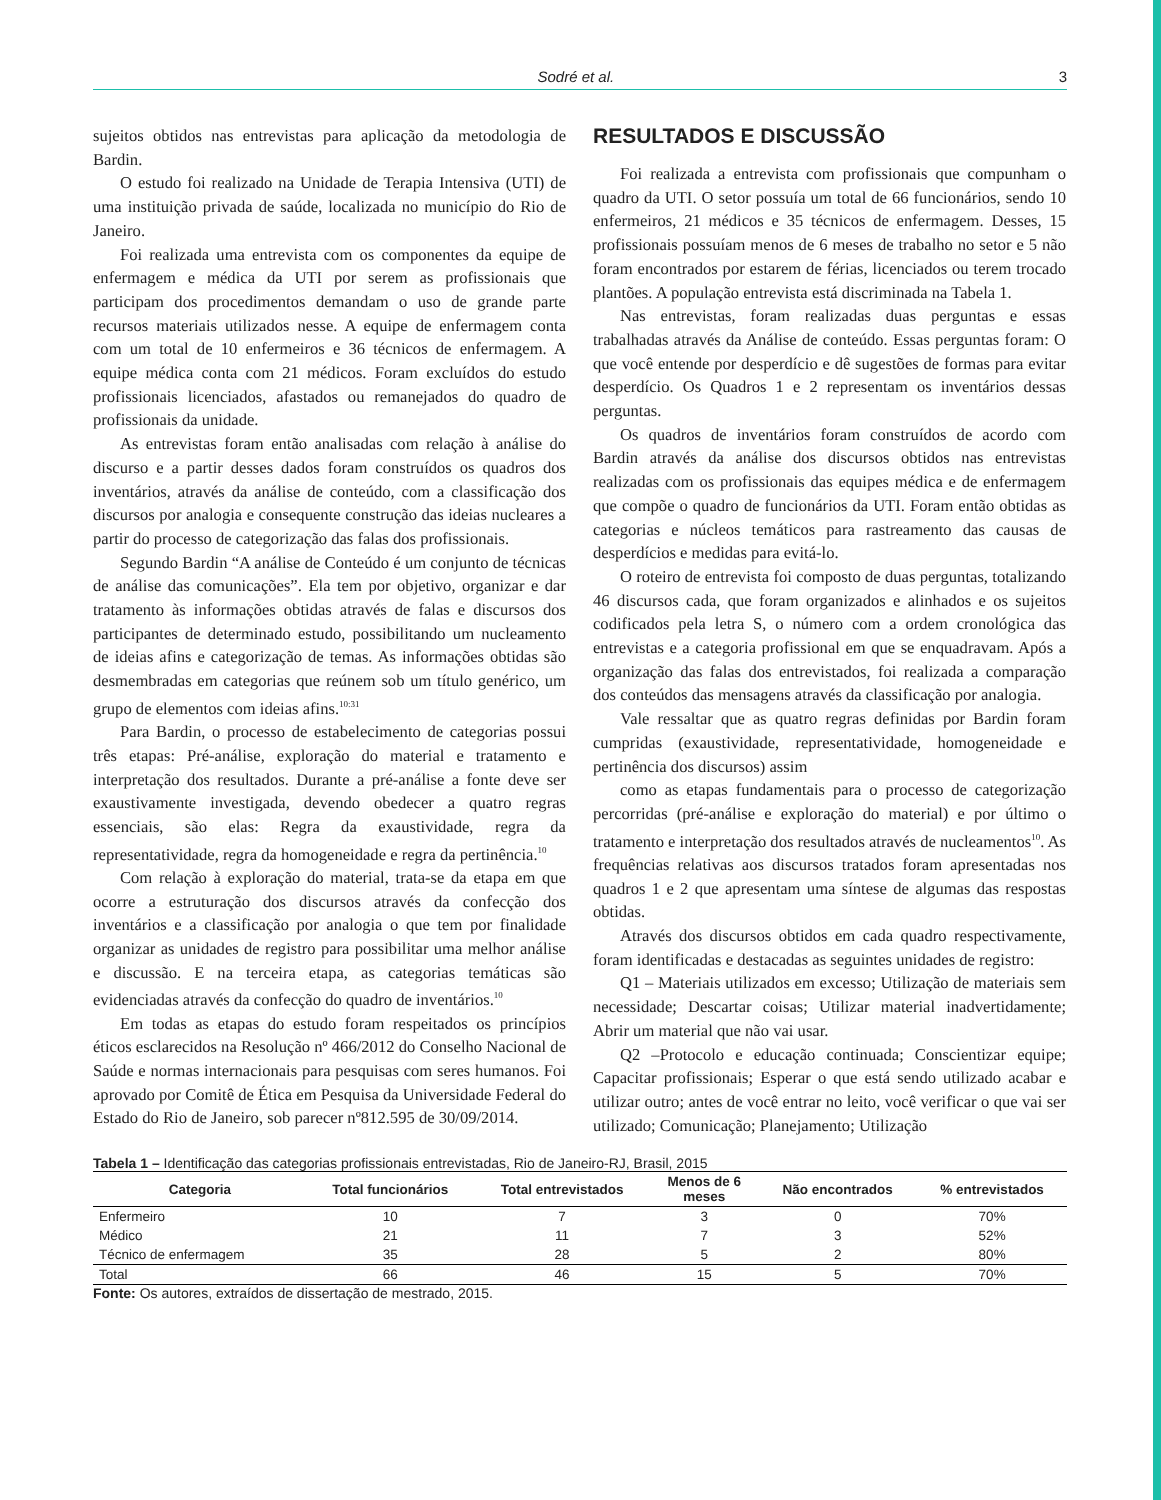Sodré et al. 3
sujeitos obtidos nas entrevistas para aplicação da metodologia de Bardin.
O estudo foi realizado na Unidade de Terapia Intensiva (UTI) de uma instituição privada de saúde, localizada no município do Rio de Janeiro.
Foi realizada uma entrevista com os componentes da equipe de enfermagem e médica da UTI por serem as profissionais que participam dos procedimentos demandam o uso de grande parte recursos materiais utilizados nesse. A equipe de enfermagem conta com um total de 10 enfermeiros e 36 técnicos de enfermagem. A equipe médica conta com 21 médicos. Foram excluídos do estudo profissionais licenciados, afastados ou remanejados do quadro de profissionais da unidade.
As entrevistas foram então analisadas com relação à análise do discurso e a partir desses dados foram construídos os quadros dos inventários, através da análise de conteúdo, com a classificação dos discursos por analogia e consequente construção das ideias nucleares a partir do processo de categorização das falas dos profissionais.
Segundo Bardin “A análise de Conteúdo é um conjunto de técnicas de análise das comunicações”. Ela tem por objetivo, organizar e dar tratamento às informações obtidas através de falas e discursos dos participantes de determinado estudo, possibilitando um nucleamento de ideias afins e categorização de temas. As informações obtidas são desmembradas em categorias que reúnem sob um título genérico, um grupo de elementos com ideias afins.<sup>10:31</sup>
Para Bardin, o processo de estabelecimento de categorias possui três etapas: Pré-análise, exploração do material e tratamento e interpretação dos resultados. Durante a pré-análise a fonte deve ser exaustivamente investigada, devendo obedecer a quatro regras essenciais, são elas: Regra da exaustividade, regra da representatividade, regra da homogeneidade e regra da pertinência.<sup>10</sup>
Com relação à exploração do material, trata-se da etapa em que ocorre a estruturação dos discursos através da confecção dos inventários e a classificação por analogia o que tem por finalidade organizar as unidades de registro para possibilitar uma melhor análise e discussão. E na terceira etapa, as categorias temáticas são evidenciadas através da confecção do quadro de inventários.<sup>10</sup>
Em todas as etapas do estudo foram respeitados os princípios éticos esclarecidos na Resolução nº 466/2012 do Conselho Nacional de Saúde e normas internacionais para pesquisas com seres humanos. Foi aprovado por Comitê de Ética em Pesquisa da Universidade Federal do Estado do Rio de Janeiro, sob parecer nº812.595 de 30/09/2014.
RESULTADOS E DISCUSSÃO
Foi realizada a entrevista com profissionais que compunham o quadro da UTI. O setor possuía um total de 66 funcionários, sendo 10 enfermeiros, 21 médicos e 35 técnicos de enfermagem. Desses, 15 profissionais possuíam menos de 6 meses de trabalho no setor e 5 não foram encontrados por estarem de férias, licenciados ou terem trocado plantões. A população entrevista está discriminada na Tabela 1.
Nas entrevistas, foram realizadas duas perguntas e essas trabalhadas através da Análise de conteúdo. Essas perguntas foram: O que você entende por desperdício e dê sugestões de formas para evitar desperdício. Os Quadros 1 e 2 representam os inventários dessas perguntas.
Os quadros de inventários foram construídos de acordo com Bardin através da análise dos discursos obtidos nas entrevistas realizadas com os profissionais das equipes médica e de enfermagem que compõe o quadro de funcionários da UTI. Foram então obtidas as categorias e núcleos temáticos para rastreamento das causas de desperdícios e medidas para evitá-lo.
O roteiro de entrevista foi composto de duas perguntas, totalizando 46 discursos cada, que foram organizados e alinhados e os sujeitos codificados pela letra S, o número com a ordem cronológica das entrevistas e a categoria profissional em que se enquadravam. Após a organização das falas dos entrevistados, foi realizada a comparação dos conteúdos das mensagens através da classificação por analogia.
Vale ressaltar que as quatro regras definidas por Bardin foram cumpridas (exaustividade, representatividade, homogeneidade e pertinência dos discursos) assim
como as etapas fundamentais para o processo de categorização percorridas (pré-análise e exploração do material) e por último o tratamento e interpretação dos resultados através de nucleamentos<sup>10</sup>. As frequências relativas aos discursos tratados foram apresentadas nos quadros 1 e 2 que apresentam uma síntese de algumas das respostas obtidas.
Através dos discursos obtidos em cada quadro respectivamente, foram identificadas e destacadas as seguintes unidades de registro:
Q1 – Materiais utilizados em excesso; Utilização de materiais sem necessidade; Descartar coisas; Utilizar material inadvertidamente; Abrir um material que não vai usar.
Q2 –Protocolo e educação continuada; Conscientizar equipe; Capacitar profissionais; Esperar o que está sendo utilizado acabar e utilizar outro; antes de você entrar no leito, você verificar o que vai ser utilizado; Comunicação; Planejamento; Utilização
Tabela 1 – Identificação das categorias profissionais entrevistadas, Rio de Janeiro-RJ, Brasil, 2015
| Categoria | Total funcionários | Total entrevistados | Menos de 6 meses | Não encontrados | % entrevistados |
| --- | --- | --- | --- | --- | --- |
| Enfermeiro | 10 | 7 | 3 | 0 | 70% |
| Médico | 21 | 11 | 7 | 3 | 52% |
| Técnico de enfermagem | 35 | 28 | 5 | 2 | 80% |
| Total | 66 | 46 | 15 | 5 | 70% |
Fonte: Os autores, extraídos de dissertação de mestrado, 2015.